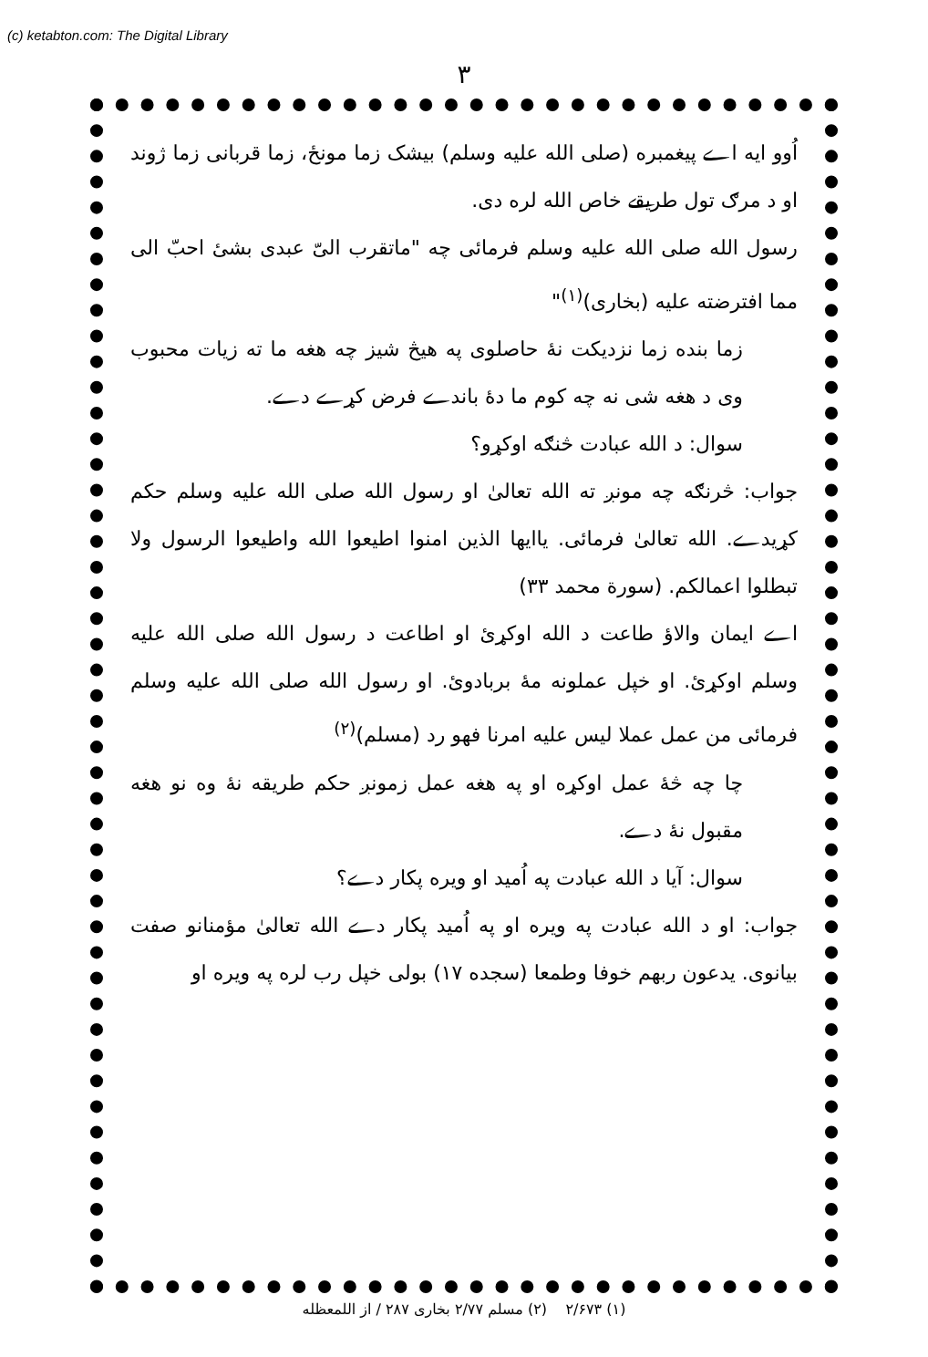(c) ketabton.com: The Digital Library
۳
اُوو ایه اے پیغمبره (صلی الله علیه وسلم) بیشک زما مونځ، زما قربانی زما ژوند او د مرګ تول طریقے خاص الله لره دی.
رسول الله صلی الله علیه وسلم فرمائی چه "ماتقرب الیّ عبدی بشیٔ احبّ الی مما افترضته علیه (بخاری)<sup>(۱)</sup>"
زما بنده زما نزدیکت نهٔ حاصلوی په هیڅ شیز چه هغه ما ته زیات محبوب وی د هغه شی نه چه کوم ما دهٔ باندے فرض کړے دے.
سوال: د الله عبادت څنګه اوکړو؟
جواب: څرنګه چه مونږ ته الله تعالیٰ او رسول الله صلی الله علیه وسلم حکم کړیدے. الله تعالیٰ فرمائی. یاایها الذین امنوا اطیعوا الله واطیعوا الرسول ولا تبطلوا اعمالکم. (سورة محمد ۳۳)
اے ایمان والاؤ طاعت د الله اوکړئ او اطاعت د رسول الله صلی الله علیه وسلم اوکړئ. او خپل عملونه مهٔ بربادوئ. او رسول الله صلی الله علیه وسلم فرمائی من عمل عملا لیس علیه امرنا فهو رد (مسلم)<sup>(۲)</sup>
چا چه څهٔ عمل اوکړه او په هغه عمل زمونږ حکم طریقه نهٔ وه نو هغه مقبول نهٔ دے.
سوال: آیا د الله عبادت په اُمید او ویره پکار دے؟
جواب: او د الله عبادت په ویره او په اُمید پکار دے الله تعالیٰ مؤمنانو صفت بیانوی. یدعون ربهم خوفا وطمعا (سجده ۱۷) بولی خپل رب لره په ویره او
(۱) ۲/۶۷۳ (۲) مسلم ۲/۷۷ بخاری ۲۸۷ / از اللمعظله